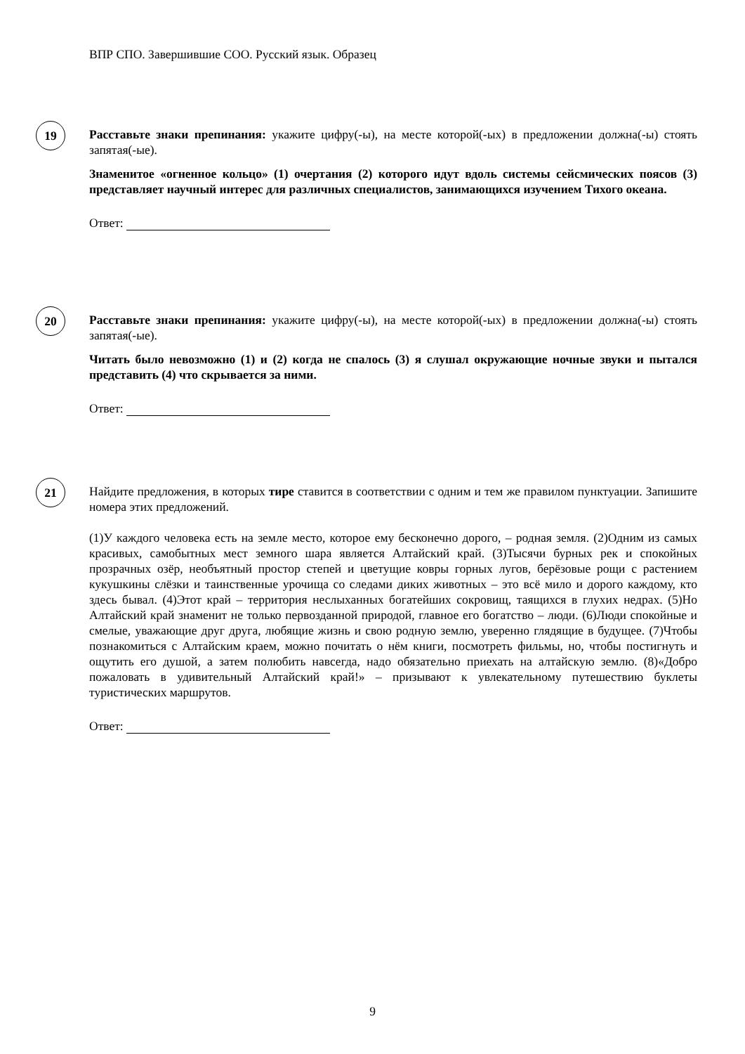ВПР СПО. Завершившие СОО. Русский язык. Образец
19
Расставьте знаки препинания: укажите цифру(-ы), на месте которой(-ых) в предложении должна(-ы) стоять запятая(-ые).
Знаменитое «огненное кольцо» (1) очертания (2) которого идут вдоль системы сейсмических поясов (3) представляет научный интерес для различных специалистов, занимающихся изучением Тихого океана.
Ответ:
20
Расставьте знаки препинания: укажите цифру(-ы), на месте которой(-ых) в предложении должна(-ы) стоять запятая(-ые).
Читать было невозможно (1) и (2) когда не спалось (3) я слушал окружающие ночные звуки и пытался представить (4) что скрывается за ними.
Ответ:
21
Найдите предложения, в которых тире ставится в соответствии с одним и тем же правилом пунктуации. Запишите номера этих предложений.
(1)У каждого человека есть на земле место, которое ему бесконечно дорого, – родная земля. (2)Одним из самых красивых, самобытных мест земного шара является Алтайский край. (3)Тысячи бурных рек и спокойных прозрачных озёр, необъятный простор степей и цветущие ковры горных лугов, берёзовые рощи с растением кукушкины слёзки и таинственные урочища со следами диких животных – это всё мило и дорого каждому, кто здесь бывал. (4)Этот край – территория неслыханных богатейших сокровищ, таящихся в глухих недрах. (5)Но Алтайский край знаменит не только первозданной природой, главное его богатство – люди. (6)Люди спокойные и смелые, уважающие друг друга, любящие жизнь и свою родную землю, уверенно глядящие в будущее. (7)Чтобы познакомиться с Алтайским краем, можно почитать о нём книги, посмотреть фильмы, но, чтобы постигнуть и ощутить его душой, а затем полюбить навсегда, надо обязательно приехать на алтайскую землю. (8)«Добро пожаловать в удивительный Алтайский край!» – призывают к увлекательному путешествию буклеты туристических маршрутов.
Ответ:
9